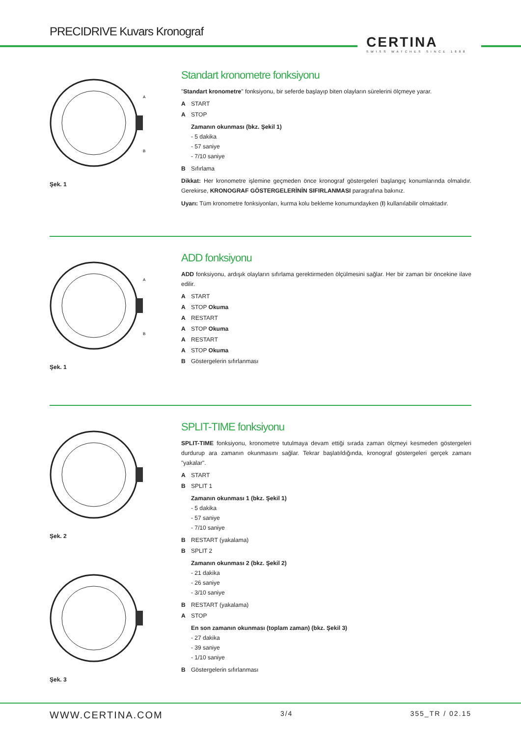PRECIDRIVE Kuvars Kronograf
CERTINA
SWISS WATCHES SINCE 1888
A
B
Şek. 1
Standart kronometre fonksiyonu
"Standart kronometre" fonksiyonu, bir seferde başlayıp biten olayların sürelerini ölçmeye yarar.
A START
A STOP
Zamanın okunması (bkz. Şekil 1)
- 5 dakika
- 57 saniye
- 7/10 saniye
B Sıfırlama
Dikkat: Her kronometre işlemine geçmeden önce kronograf göstergeleri başlangıç konumlarında olmalıdır. Gerekirse, KRONOGRAF GÖSTERGELERİNİN SIFIRLANMASI paragrafına bakınız.
Uyarı: Tüm kronometre fonksiyonları, kurma kolu bekleme konumundayken (I) kullanılabilir olmaktadır.
A
B
Şek. 1
ADD fonksiyonu
ADD fonksiyonu, ardışık olayların sıfırlama gerektirmeden ölçülmesini sağlar. Her bir zaman bir öncekine ilave edilir.
A START
A STOP Okuma
A RESTART
A STOP Okuma
A RESTART
A STOP Okuma
B Göstergelerin sıfırlanması
Şek. 2
Şek. 3
SPLIT-TIME fonksiyonu
SPLIT-TIME fonksiyonu, kronometre tutulmaya devam ettiği sırada zaman ölçmeyi kesmeden göstergeleri durdurup ara zamanın okunmasını sağlar. Tekrar başlatıldığında, kronograf göstergeleri gerçek zamanı "yakalar".
A START
B SPLIT 1
Zamanın okunması 1 (bkz. Şekil 1)
- 5 dakika
- 57 saniye
- 7/10 saniye
B RESTART (yakalama)
B SPLIT 2
Zamanın okunması 2 (bkz. Şekil 2)
- 21 dakika
- 26 saniye
- 3/10 saniye
B RESTART (yakalama)
A STOP
En son zamanın okunması (toplam zaman) (bkz. Şekil 3)
- 27 dakika
- 39 saniye
- 1/10 saniye
B Göstergelerin sıfırlanması
WWW.CERTINA.COM 3/4 355_TR / 02.15